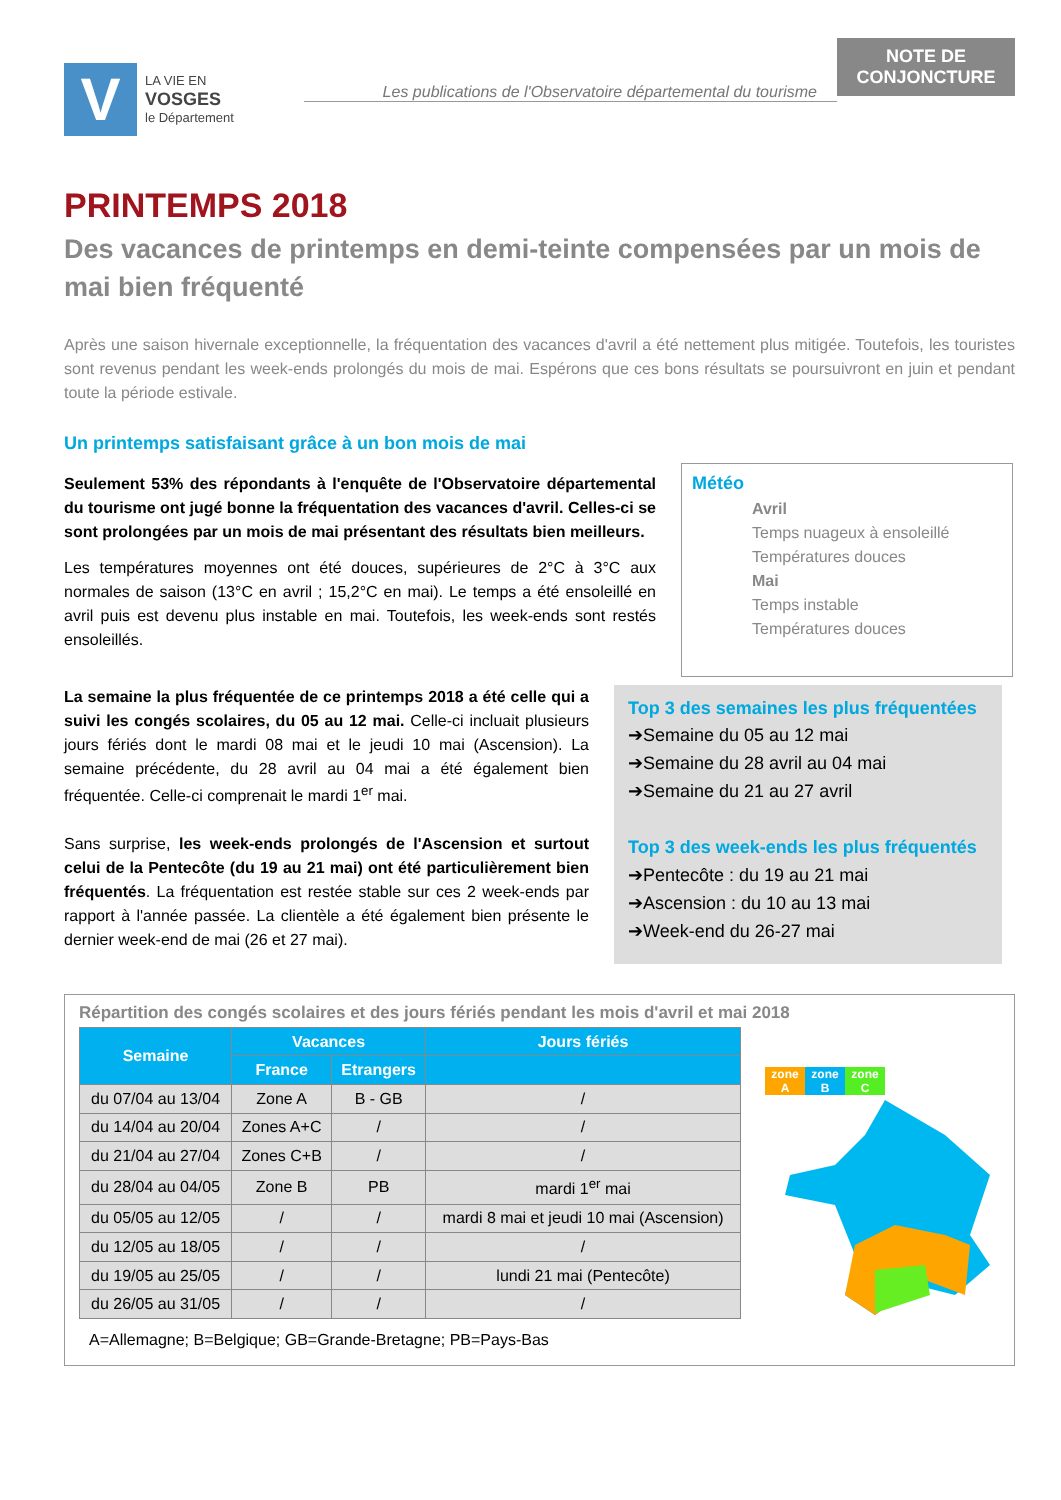V
LA VIE EN
VOSGES
le Département
Les publications de l'Observatoire départemental du tourisme
NOTE DE CONJONCTURE
PRINTEMPS 2018
Des vacances de printemps en demi-teinte compensées par un mois de mai bien fréquenté
Après une saison hivernale exceptionnelle, la fréquentation des vacances d'avril a été nettement plus mitigée. Toutefois, les touristes sont revenus pendant les week-ends prolongés du mois de mai. Espérons que ces bons résultats se poursuivront en juin et pendant toute la période estivale.
Un printemps satisfaisant grâce à un bon mois de mai
Seulement 53% des répondants à l'enquête de l'Observatoire départemental du tourisme ont jugé bonne la fréquentation des vacances d'avril. Celles-ci se sont prolongées par un mois de mai présentant des résultats bien meilleurs.
Les températures moyennes ont été douces, supérieures de 2°C à 3°C aux normales de saison (13°C en avril ; 15,2°C en mai). Le temps a été ensoleillé en avril puis est devenu plus instable en mai. Toutefois, les week-ends sont restés ensoleillés.
Météo
Avril
Temps nuageux à ensoleillé
Températures douces
Mai
Temps instable
Températures douces
La semaine la plus fréquentée de ce printemps 2018 a été celle qui a suivi les congés scolaires, du 05 au 12 mai. Celle-ci incluait plusieurs jours fériés dont le mardi 08 mai et le jeudi 10 mai (Ascension). La semaine précédente, du 28 avril au 04 mai a été également bien fréquentée. Celle-ci comprenait le mardi 1<sup>er</sup> mai.
Sans surprise, les week-ends prolongés de l'Ascension et surtout celui de la Pentecôte (du 19 au 21 mai) ont été particulièrement bien fréquentés. La fréquentation est restée stable sur ces 2 week-ends par rapport à l'année passée. La clientèle a été également bien présente le dernier week-end de mai (26 et 27 mai).
Top 3 des semaines les plus fréquentées
➔Semaine du 05 au 12 mai
➔Semaine du 28 avril au 04 mai
➔Semaine du 21 au 27 avril
Top 3 des week-ends les plus fréquentés
➔Pentecôte : du 19 au 21 mai
➔Ascension : du 10 au 13 mai
➔Week-end du 26-27 mai
Répartition des congés scolaires et des jours fériés pendant les mois d'avril et mai 2018
| Semaine | Vacances | | Jours fériés |
| --- | --- | --- | --- |
| | France | Etrangers | |
| du 07/04 au 13/04 | Zone A | B - GB | / |
| du 14/04 au 20/04 | Zones A+C | / | / |
| du 21/04 au 27/04 | Zones C+B | / | / |
| du 28/04 au 04/05 | Zone B | PB | mardi 1<sup>er</sup> mai |
| du 05/05 au 12/05 | / | / | mardi 8 mai et jeudi 10 mai (Ascension) |
| du 12/05 au 18/05 | / | / | / |
| du 19/05 au 25/05 | / | / | lundi 21 mai (Pentecôte) |
| du 26/05 au 31/05 | / | / | / |
zone
A
zone
B
zone
C
A=Allemagne; B=Belgique; GB=Grande-Bretagne; PB=Pays-Bas